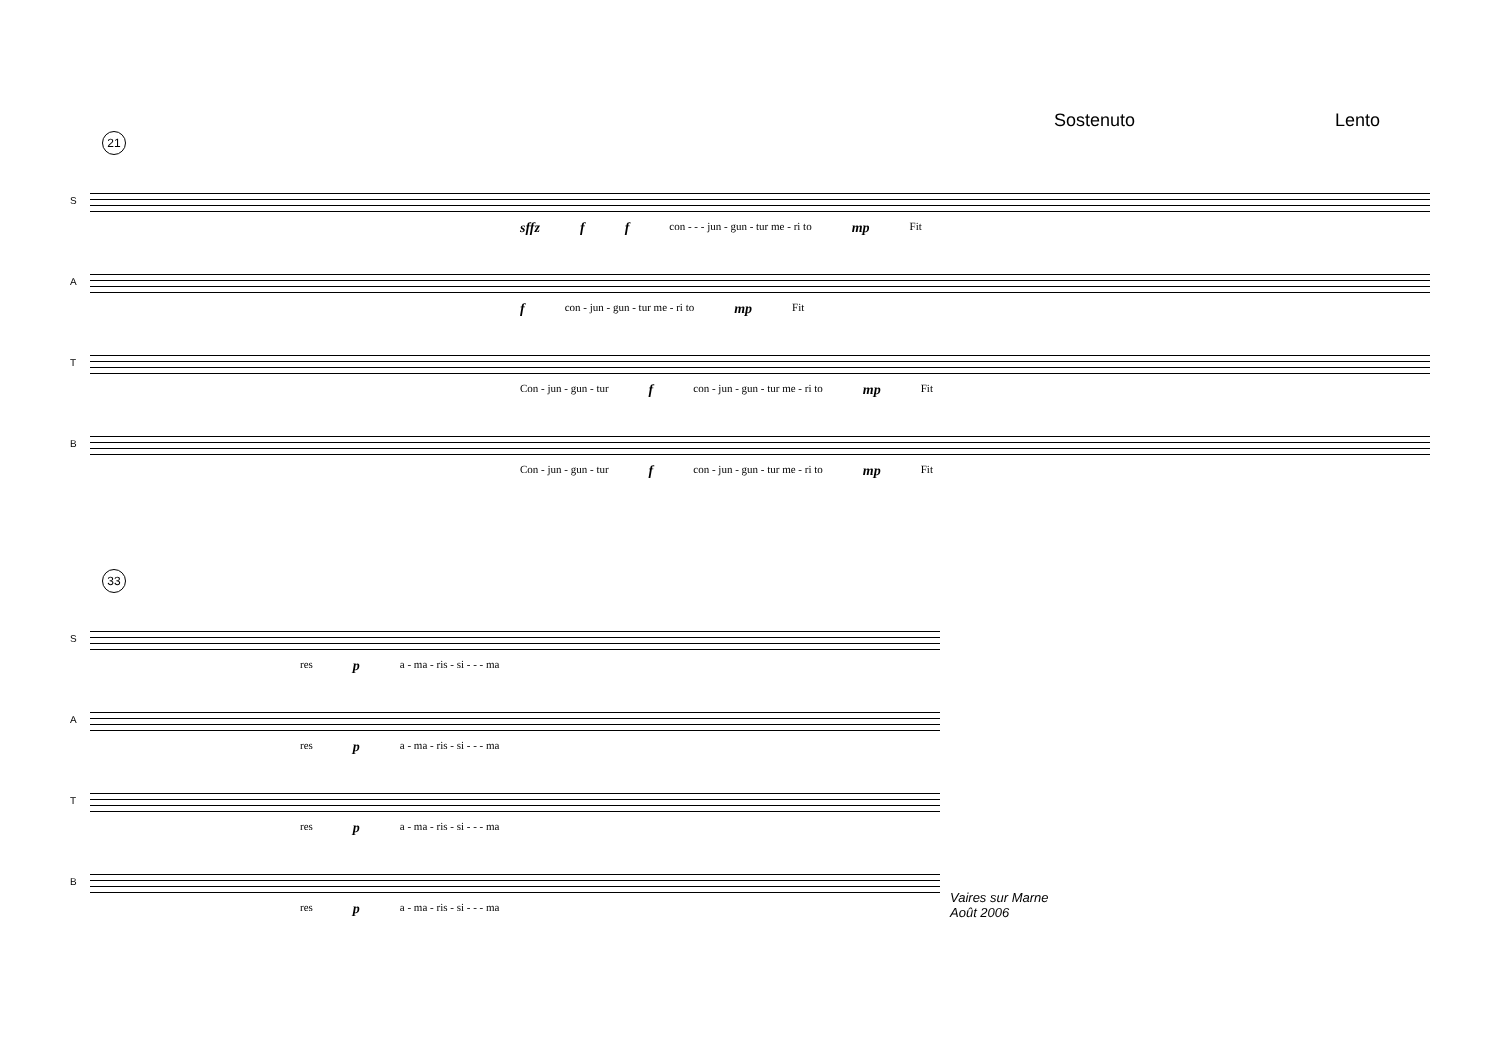Sostenuto Lento
21
S
sffz f f con - - - jun - gun - tur me - ri to mp Fit
A
fcon - jun - gun - tur me - ri to mp Fit
T
Con - jun - gun - tur f con - jun - gun - tur me - ri to mp Fit
B
Con - jun - gun - tur f con - jun - gun - tur me - ri to mp Fit
33
S
res p a - ma - ris - si - - - ma
A
res p a - ma - ris - si - - - ma
T
res p a - ma - ris - si - - - ma
B
res p a - ma - ris - si - - - ma
Vaires sur Marne
Août 2006